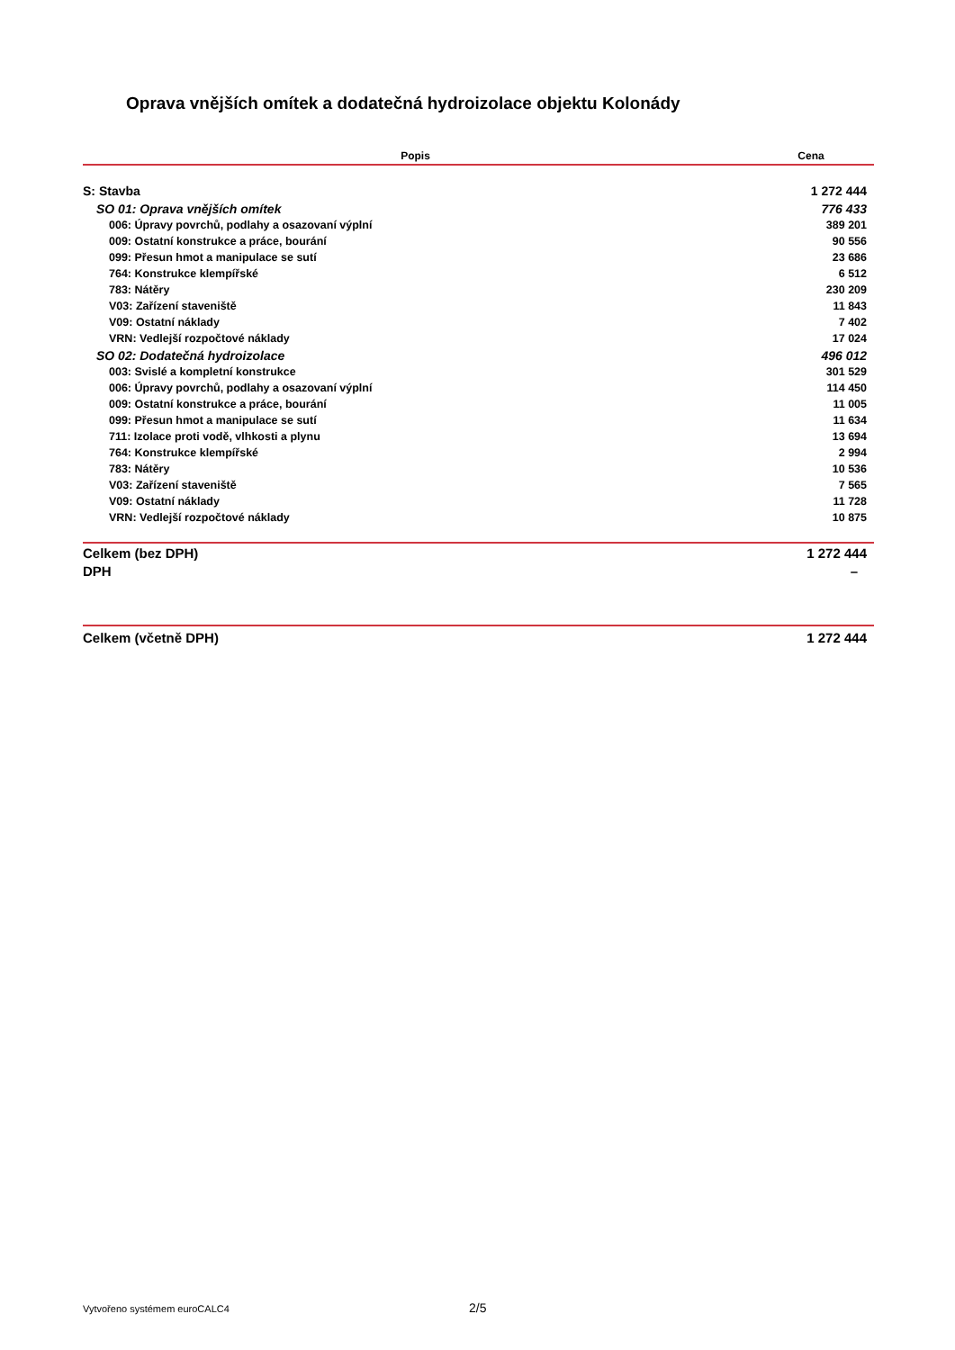Oprava vnějších omítek a dodatečná hydroizolace objektu Kolonády
| Popis | Cena |
| --- | --- |
| S: Stavba | 1 272 444 |
| SO 01: Oprava vnějších omítek | 776 433 |
| 006: Úpravy povrchů, podlahy a osazovaní výplní | 389 201 |
| 009: Ostatní konstrukce a práce, bourání | 90 556 |
| 099: Přesun hmot a manipulace se sutí | 23 686 |
| 764: Konstrukce klempířské | 6 512 |
| 783: Nátěry | 230 209 |
| V03: Zařízení staveniště | 11 843 |
| V09: Ostatní náklady | 7 402 |
| VRN: Vedlejší rozpočtové náklady | 17 024 |
| SO 02: Dodatečná hydroizolace | 496 012 |
| 003: Svislé a kompletní konstrukce | 301 529 |
| 006: Úpravy povrchů, podlahy a osazovaní výplní | 114 450 |
| 009: Ostatní konstrukce a práce, bourání | 11 005 |
| 099: Přesun hmot a manipulace se sutí | 11 634 |
| 711: Izolace proti vodě, vlhkosti a plynu | 13 694 |
| 764: Konstrukce klempířské | 2 994 |
| 783: Nátěry | 10 536 |
| V03: Zařízení staveniště | 7 565 |
| V09: Ostatní náklady | 11 728 |
| VRN: Vedlejší rozpočtové náklady | 10 875 |
| Celkem (bez DPH) | 1 272 444 |
| DPH | – |
| Celkem (včetně DPH) | 1 272 444 |
Vytvořeno systémem euroCALC4 2/5